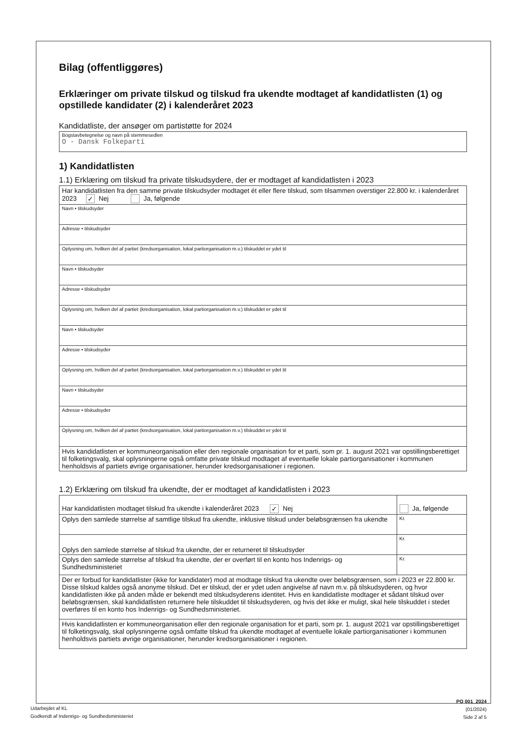Bilag (offentliggøres)
Erklæringer om private tilskud og tilskud fra ukendte modtaget af kandidatlisten (1) og opstillede kandidater (2) i kalenderåret 2023
Kandidatliste, der ansøger om partistøtte for 2024
Bogstavbetegnelse og navn på stemmesedlen
O - Dansk Folkeparti
1) Kandidatlisten
1.1) Erklæring om tilskud fra private tilskudsydere, der er modtaget af kandidatlisten i 2023
| Har kandidatlisten fra den samme private tilskudsyder modtaget ét eller flere tilskud, som tilsammen overstiger 22.800 kr. i kalenderåret 2023 ✓ Nej Ja, følgende |
| Navn • tilskudsyder |
| Adresse • tilskudsyder |
| Oplysning om, hvilken del af partiet (kredsorganisation, lokal partiorganisation m.v.) tilskuddet er ydet til |
| Navn • tilskudsyder |
| Adresse • tilskudsyder |
| Oplysning om, hvilken del af partiet (kredsorganisation, lokal partiorganisation m.v.) tilskuddet er ydet til |
| Navn • tilskudsyder |
| Adresse • tilskudsyder |
| Oplysning om, hvilken del af partiet (kredsorganisation, lokal partiorganisation m.v.) tilskuddet er ydet til |
| Navn • tilskudsyder |
| Adresse • tilskudsyder |
| Oplysning om, hvilken del af partiet (kredsorganisation, lokal partiorganisation m.v.) tilskuddet er ydet til |
| Hvis kandidatlisten er kommuneorganisation eller den regionale organisation for et parti, som pr. 1. august 2021 var opstillingsberettiget til folketingsvalg, skal oplysningerne også omfatte private tilskud modtaget af eventuelle lokale partiorganisationer i kommunen henholdsvis af partiets øvrige organisationer, herunder kredsorganisationer i regionen. |
1.2) Erklæring om tilskud fra ukendte, der er modtaget af kandidatlisten i 2023
| Har kandidatlisten modtaget tilskud fra ukendte i kalenderåret 2023 ✓ Nej | Ja, følgende |
| Oplys den samlede størrelse af samtlige tilskud fra ukendte, inklusive tilskud under beløbsgrænsen fra ukendte | Kr. |
| Oplys den samlede størrelse af tilskud fra ukendte, der er returneret til tilskudsyder | Kr. |
| Oplys den samlede størrelse af tilskud fra ukendte, der er overført til en konto hos Indenrigs- og Sundhedsministeriet | Kr. |
| Der er forbud for kandidatlister (ikke for kandidater) mod at modtage tilskud fra ukendte over beløbsgrænsen, som i 2023 er 22.800 kr. Disse tilskud kaldes også anonyme tilskud. Det er tilskud, der er ydet uden angivelse af navn m.v. på tilskudsyderen, og hvor kandidatlisten ikke på anden måde er bekendt med tilskudsyderens identitet. Hvis en kandidatliste modtager et sådant tilskud over beløbsgrænsen, skal kandidatlisten returnere hele tilskuddet til tilskudsyderen, og hvis det ikke er muligt, skal hele tilskuddet i stedet overføres til en konto hos Indenrigs- og Sundhedsministeriet. | |
| Hvis kandidatlisten er kommuneorganisation eller den regionale organisation for et parti, som pr. 1. august 2021 var opstillingsberettiget til folketingsvalg, skal oplysningerne også omfatte tilskud fra ukendte modtaget af eventuelle lokale partiorganisationer i kommunen henholdsvis partiets øvrige organisationer, herunder kredsorganisationer i regionen. | |
PO 001_2024 (01/2024)
Side 2 af 5
Udarbejdet af KL
Godkendt af Indenrigs- og Sundhedsministeriet